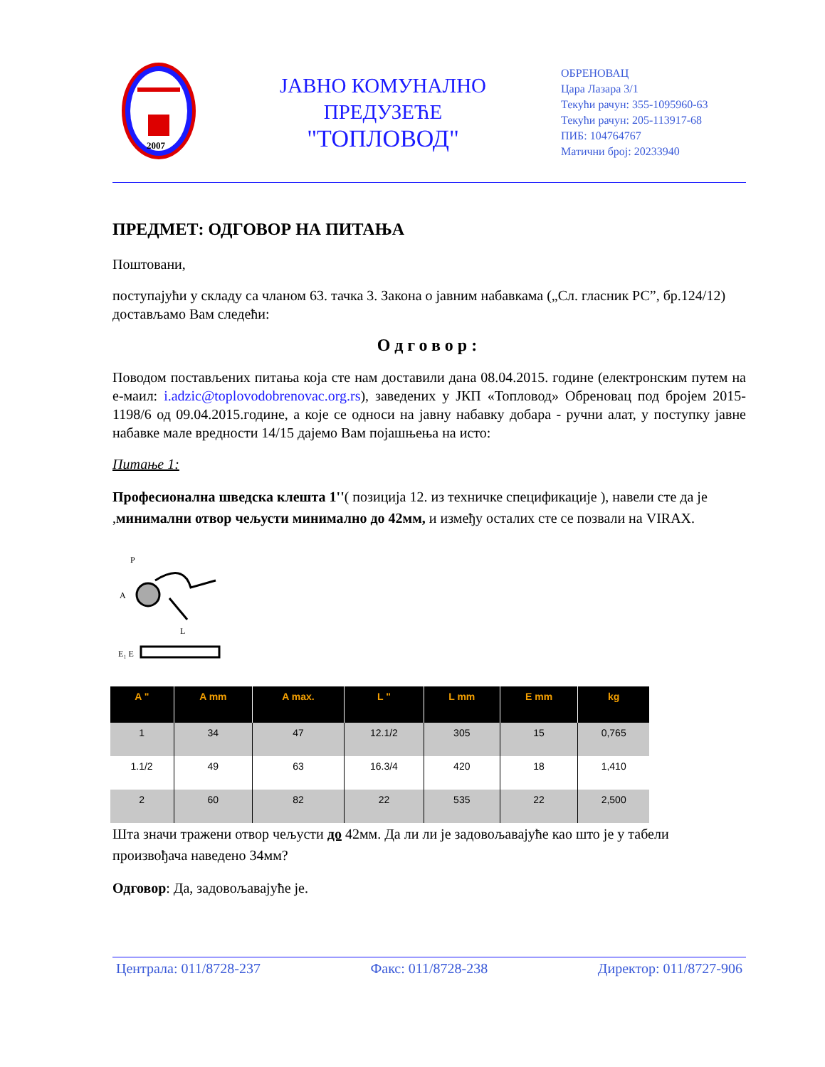2007
ЈАВНО КОМУНАЛНО
ПРЕДУЗЕЋЕ
"ТОПЛОВОД"
ОБРЕНОВАЦ
Цара Лазара 3/1
Текући рачун: 355-1095960-63
Текући рачун: 205-113917-68
ПИБ: 104764767
Матични број: 20233940
ПРЕДМЕТ: ОДГОВОР НА ПИТАЊА
Поштовани,
поступајући у складу са чланом 63. тачка 3. Закона о јавним набавкама („Сл. гласник РС”, бр.124/12) достављамо Вам следећи:
Одговор:
Поводом постављених питања која сте нам доставили дана 08.04.2015. године (електронским путем на е-маил: i.adzic@toplovodobrenovac.org.rs), заведених у ЈКП «Топловод» Обреновац под бројем 2015-1198/6 од 09.04.2015.године, а које се односи на јавну набавку добара - ручни алат, у поступку јавне набавке мале вредности 14/15 дајемо Вам појашњења на исто:
Питање 1:
Професионална шведска клешта 1''( позиција 12. из техничке спецификације ), навели сте да је ,минимални отвор чељусти минимално до 42мм, и између осталих сте се позвали на VIRAX.
A
P
L
E₁ E
| A " | A mm | A max. | L " | L mm | E mm | kg |
| --- | --- | --- | --- | --- | --- | --- |
| 1 | 34 | 47 | 12.1/2 | 305 | 15 | 0,765 |
| 1.1/2 | 49 | 63 | 16.3/4 | 420 | 18 | 1,410 |
| 2 | 60 | 82 | 22 | 535 | 22 | 2,500 |
Шта значи тражени отвор чељусти до 42мм. Да ли ли је задовољавајуће као што је у табели произвођача наведено 34мм?
Одговор: Да, задовољавајуће је.
Централа: 011/8728-237 Факс: 011/8728-238 Директор: 011/8727-906